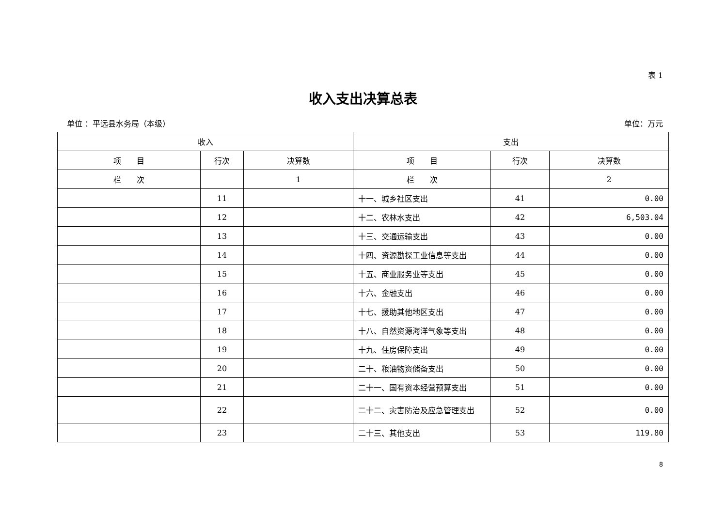表 1
收入支出决算总表
单位 ：平远县水务局（本级） 单位：万元
| 收入 | | | 支出 | | |
| --- | --- | --- | --- | --- | --- |
| 项 目 | 行次 | 决算数 | 项 目 | 行次 | 决算数 |
| 栏 次 | | 1 | 栏 次 | | 2 |
| | 11 | | 十一、城乡社区支出 | 41 | 0.00 |
| | 12 | | 十二、农林水支出 | 42 | 6,503.04 |
| | 13 | | 十三、交通运输支出 | 43 | 0.00 |
| | 14 | | 十四、资源勘探工业信息等支出 | 44 | 0.00 |
| | 15 | | 十五、商业服务业等支出 | 45 | 0.00 |
| | 16 | | 十六、金融支出 | 46 | 0.00 |
| | 17 | | 十七、援助其他地区支出 | 47 | 0.00 |
| | 18 | | 十八、自然资源海洋气象等支出 | 48 | 0.00 |
| | 19 | | 十九、住房保障支出 | 49 | 0.00 |
| | 20 | | 二十、粮油物资储备支出 | 50 | 0.00 |
| | 21 | | 二十一、国有资本经营预算支出 | 51 | 0.00 |
| | 22 | | 二十二、灾害防治及应急管理支出 | 52 | 0.00 |
| | 23 | | 二十三、其他支出 | 53 | 119.80 |
8